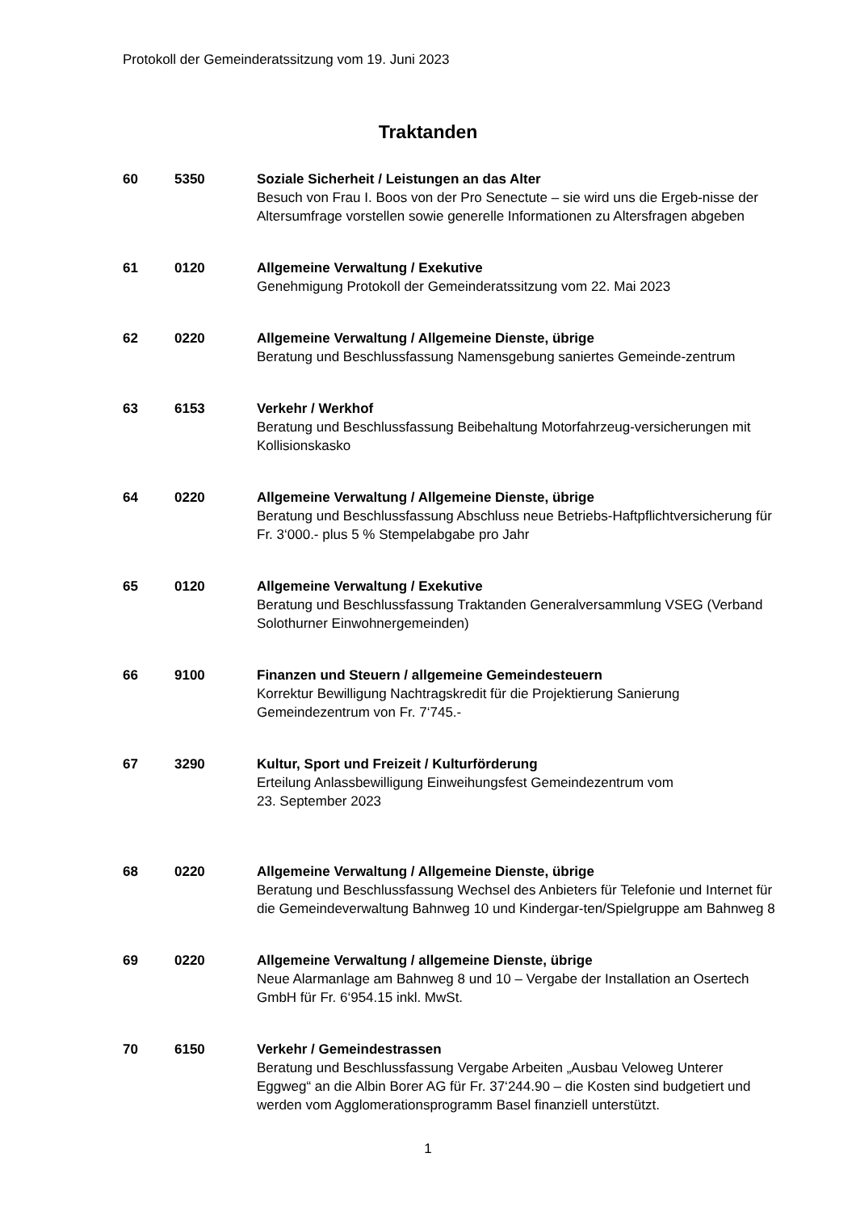Protokoll der Gemeinderatssitzung vom 19. Juni 2023
Traktanden
60 5350 Soziale Sicherheit / Leistungen an das Alter
Besuch von Frau I. Boos von der Pro Senectute – sie wird uns die Ergeb-nisse der Altersumfrage vorstellen sowie generelle Informationen zu Altersfragen abgeben
61 0120 Allgemeine Verwaltung / Exekutive
Genehmigung Protokoll der Gemeinderatssitzung vom 22. Mai 2023
62 0220 Allgemeine Verwaltung / Allgemeine Dienste, übrige
Beratung und Beschlussfassung Namensgebung saniertes Gemeinde-zentrum
63 6153 Verkehr / Werkhof
Beratung und Beschlussfassung Beibehaltung Motorfahrzeug-versicherungen mit Kollisionskasko
64 0220 Allgemeine Verwaltung / Allgemeine Dienste, übrige
Beratung und Beschlussfassung Abschluss neue Betriebs-Haftpflichtversicherung für Fr. 3‘000.- plus 5 % Stempelabgabe pro Jahr
65 0120 Allgemeine Verwaltung / Exekutive
Beratung und Beschlussfassung Traktanden Generalversammlung VSEG (Verband Solothurner Einwohnergemeinden)
66 9100 Finanzen und Steuern / allgemeine Gemeindesteuern
Korrektur Bewilligung Nachtragskredit für die Projektierung Sanierung Gemeindezentrum von Fr. 7‘745.-
67 3290 Kultur, Sport und Freizeit / Kulturförderung
Erteilung Anlassbewilligung Einweihungsfest Gemeindezentrum vom
23. September 2023
68 0220 Allgemeine Verwaltung / Allgemeine Dienste, übrige
Beratung und Beschlussfassung Wechsel des Anbieters für Telefonie und Internet für die Gemeindeverwaltung Bahnweg 10 und Kindergar-ten/Spielgruppe am Bahnweg 8
69 0220 Allgemeine Verwaltung / allgemeine Dienste, übrige
Neue Alarmanlage am Bahnweg 8 und 10 – Vergabe der Installation an Osertech GmbH für Fr. 6‘954.15 inkl. MwSt.
70 6150 Verkehr / Gemeindestrassen
Beratung und Beschlussfassung Vergabe Arbeiten „Ausbau Veloweg Unterer Eggweg“ an die Albin Borer AG für Fr. 37‘244.90 – die Kosten sind budgetiert und werden vom Agglomerationsprogramm Basel finanziell unterstützt.
1